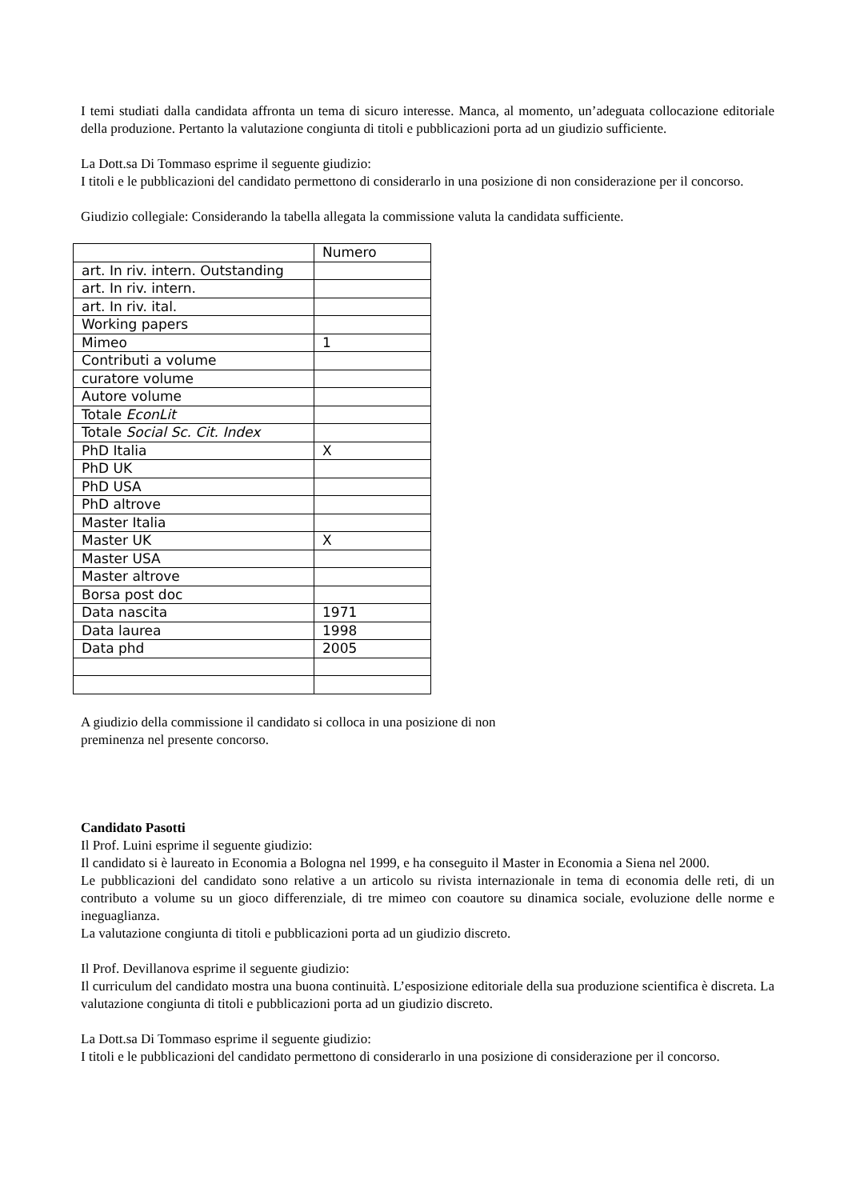I temi studiati dalla candidata affronta un tema di sicuro interesse. Manca, al momento, un’adeguata collocazione editoriale della produzione. Pertanto la valutazione congiunta di titoli e pubblicazioni porta ad un giudizio sufficiente.
La Dott.sa Di Tommaso esprime il seguente giudizio:
I titoli e le pubblicazioni del candidato permettono di considerarlo in una posizione di non considerazione per il concorso.
Giudizio collegiale: Considerando la tabella allegata la commissione valuta la candidata sufficiente.
| | Numero |
| art. In riv. intern. Outstanding | |
| art. In riv. intern. | |
| art. In riv. ital. | |
| Working papers | |
| Mimeo | 1 |
| Contributi a volume | |
| curatore volume | |
| Autore volume | |
| Totale EconLit | |
| Totale Social Sc. Cit. Index | |
| PhD Italia | X |
| PhD UK | |
| PhD USA | |
| PhD altrove | |
| Master Italia | |
| Master UK | X |
| Master USA | |
| Master altrove | |
| Borsa post doc | |
| Data nascita | 1971 |
| Data laurea | 1998 |
| Data phd | 2005 |
A giudizio della commissione il candidato si colloca in una posizione di non
preminenza nel presente concorso.
Candidato Pasotti
Il Prof. Luini esprime il seguente giudizio:
Il candidato si è laureato in Economia a Bologna nel 1999, e ha conseguito il Master in Economia a Siena nel 2000.
Le pubblicazioni del candidato sono relative a un articolo su rivista internazionale in tema di economia delle reti, di un contributo a volume su un gioco differenziale, di tre mimeo con coautore su dinamica sociale, evoluzione delle norme e ineguaglianza.
La valutazione congiunta di titoli e pubblicazioni porta ad un giudizio discreto.
Il Prof. Devillanova esprime il seguente giudizio:
Il curriculum del candidato mostra una buona continuità. L’esposizione editoriale della sua produzione scientifica è discreta. La valutazione congiunta di titoli e pubblicazioni porta ad un giudizio discreto.
La Dott.sa Di Tommaso esprime il seguente giudizio:
I titoli e le pubblicazioni del candidato permettono di considerarlo in una posizione di considerazione per il concorso.